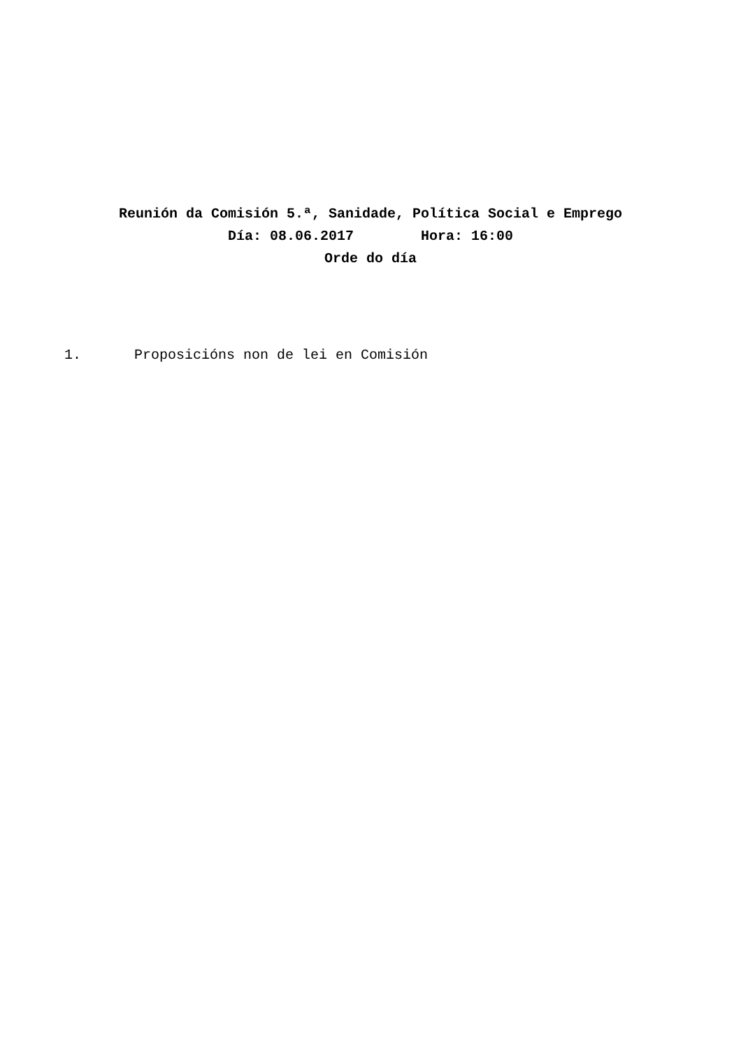Reunión da Comisión 5.ª, Sanidade, Política Social e Emprego
Día: 08.06.2017 Hora: 16:00
Orde do día
1. Proposicións non de lei en Comisión